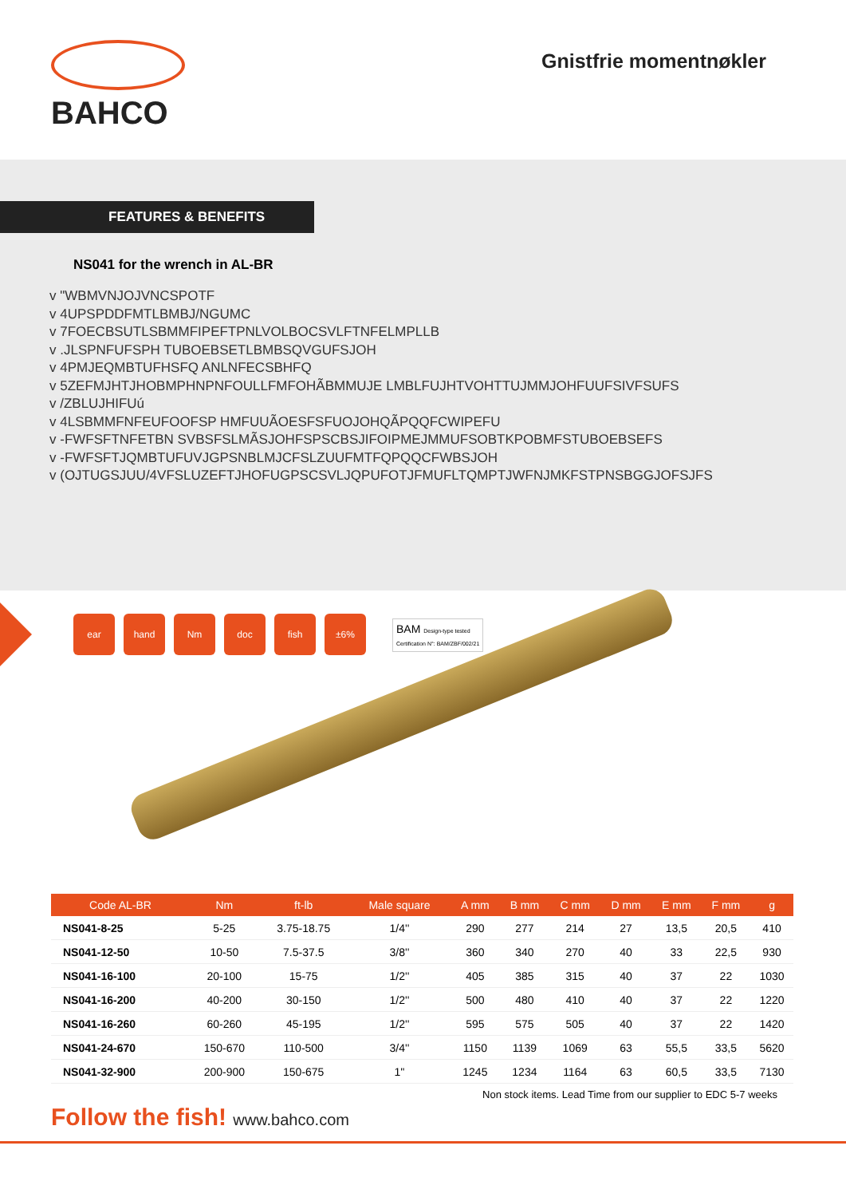BAHCO
Gnistfrie momentnøkler
FEATURES & BENEFITS
NS041 for the wrench in AL-BR
v "WBMVNJOJVNCSPOTF
v 4UPSPDDFMTLBMBJ/NGUMC
v 7FOECBSUTLSBMMFIPEFTPNLVOLBOCSVLFTNFELMPLLB
v .JLSPNFUFSPH TUBOEBSETLBMBSQVGUFSJOH
v 4PMJEQMBTUFHSFQ ANLNFECSBHFQ
v 5ZEFMJHTJHOBMPHNPNFOULLFMFOHÃBMMUJE LMBLFUJHTVOHTTUJMMJOHFUUFSIVFSUFS
v /ZBLUJHIFUú
v 4LSBMMFNFEUFOOFSP HMFUUÃOESFSFUOJOHQÃPQQFCWIPEFU
v -FWFSFTNFETBN SVBSFSLMÃSJOHFSPSCBSJIFOIPMEJMMUFSOBTKPOBMFSTUBOEBSEFS
v -FWFSFTJQMBTUFUVJGPSNBLMJCFSLZUUFMTFQPQQCFWBSJOH
v (OJTUGSJUU/4VFSLUZEFTJHOFUGPSCSVLJQPUFOTJFMUFLTQMPTJWFNJMKFSTPNSBGGJOFSJFS
ear hand Nm doc fish ±6%
BAM Design-type tested
Certification N°: BAM/ZBF/002/21
| Code AL-BR | Nm | ft-lb | Male square | A mm | B mm | C mm | D mm | E mm | F mm | g |
| --- | --- | --- | --- | --- | --- | --- | --- | --- | --- | --- |
| NS041-8-25 | 5-25 | 3.75-18.75 | 1/4'' | 290 | 277 | 214 | 27 | 13,5 | 20,5 | 410 |
| NS041-12-50 | 10-50 | 7.5-37.5 | 3/8'' | 360 | 340 | 270 | 40 | 33 | 22,5 | 930 |
| NS041-16-100 | 20-100 | 15-75 | 1/2'' | 405 | 385 | 315 | 40 | 37 | 22 | 1030 |
| NS041-16-200 | 40-200 | 30-150 | 1/2'' | 500 | 480 | 410 | 40 | 37 | 22 | 1220 |
| NS041-16-260 | 60-260 | 45-195 | 1/2'' | 595 | 575 | 505 | 40 | 37 | 22 | 1420 |
| NS041-24-670 | 150-670 | 110-500 | 3/4'' | 1150 | 1139 | 1069 | 63 | 55,5 | 33,5 | 5620 |
| NS041-32-900 | 200-900 | 150-675 | 1'' | 1245 | 1234 | 1164 | 63 | 60,5 | 33,5 | 7130 |
Non stock items. Lead Time from our supplier to EDC 5-7 weeks
Follow the fish! www.bahco.com